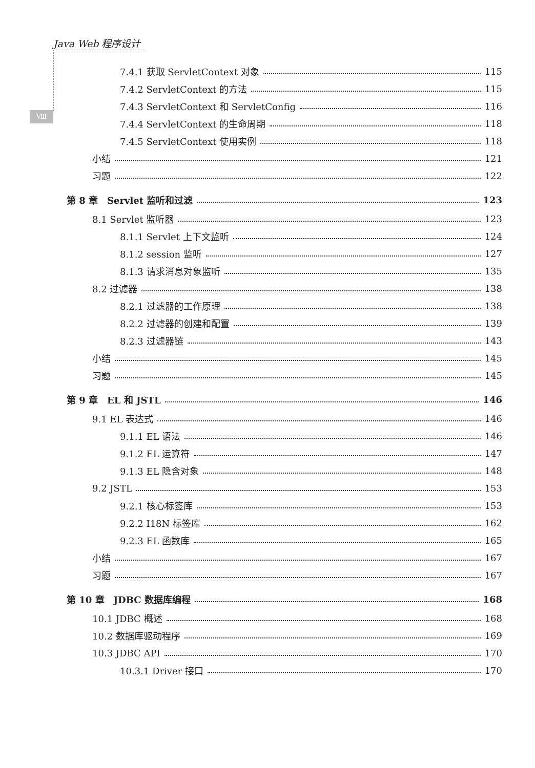Java Web 程序设计
Ⅷ
7.4.1 获取 ServletContext 对象 115
7.4.2 ServletContext 的方法 115
7.4.3 ServletContext 和 ServletConfig 116
7.4.4 ServletContext 的生命周期 118
7.4.5 ServletContext 使用实例 118
小结 121
习题 122
第 8 章　Servlet 监听和过滤 123
8.1 Servlet 监听器 123
8.1.1 Servlet 上下文监听 124
8.1.2 session 监听 127
8.1.3 请求消息对象监听 135
8.2 过滤器 138
8.2.1 过滤器的工作原理 138
8.2.2 过滤器的创建和配置 139
8.2.3 过滤器链 143
小结 145
习题 145
第 9 章　EL 和 JSTL 146
9.1 EL 表达式 146
9.1.1 EL 语法 146
9.1.2 EL 运算符 147
9.1.3 EL 隐含对象 148
9.2 JSTL 153
9.2.1 核心标签库 153
9.2.2 I18N 标签库 162
9.2.3 EL 函数库 165
小结 167
习题 167
第 10 章　JDBC 数据库编程 168
10.1 JDBC 概述 168
10.2 数据库驱动程序 169
10.3 JDBC API 170
10.3.1 Driver 接口 170